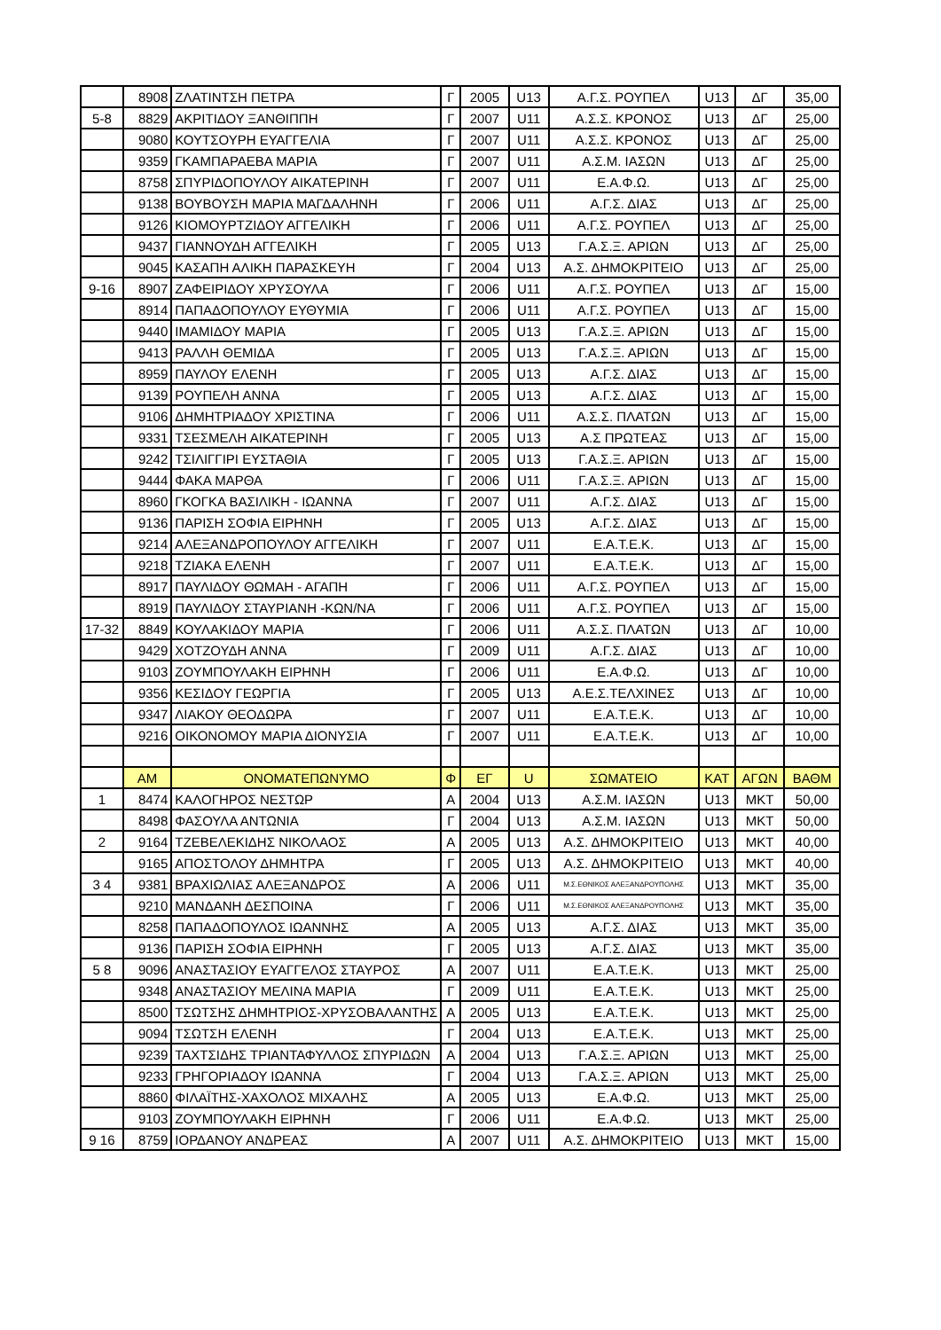| | 8908 | ΖΛΑΤΙΝΤΣΗ ΠΕΤΡΑ | Γ | 2005 | U13 | Α.Γ.Σ. ΡΟΥΠΕΛ | U13 | ΔΓ | 35,00 |
| 5-8 | 8829 | ΑΚΡΙΤΙΔΟΥ ΞΑΝΘΙΠΠΗ | Γ | 2007 | U11 | Α.Σ.Σ. ΚΡΟΝΟΣ | U13 | ΔΓ | 25,00 |
| | 9080 | ΚΟΥΤΣΟΥΡΗ ΕΥΑΓΓΕΛΙΑ | Γ | 2007 | U11 | Α.Σ.Σ. ΚΡΟΝΟΣ | U13 | ΔΓ | 25,00 |
| | 9359 | ΓΚΑΜΠΑΡΑΕΒΑ ΜΑΡΙΑ | Γ | 2007 | U11 | Α.Σ.Μ. ΙΑΣΩΝ | U13 | ΔΓ | 25,00 |
| | 8758 | ΣΠΥΡΙΔΟΠΟΥΛΟΥ ΑΙΚΑΤΕΡΙΝΗ | Γ | 2007 | U11 | Ε.Α.Φ.Ω. | U13 | ΔΓ | 25,00 |
| | 9138 | ΒΟΥΒΟΥΣΗ ΜΑΡΙΑ ΜΑΓΔΑΛΗΝΗ | Γ | 2006 | U11 | Α.Γ.Σ. ΔΙΑΣ | U13 | ΔΓ | 25,00 |
| | 9126 | ΚΙΟΜΟΥΡΤΖΙΔΟΥ ΑΓΓΕΛΙΚΗ | Γ | 2006 | U11 | Α.Γ.Σ. ΡΟΥΠΕΛ | U13 | ΔΓ | 25,00 |
| | 9437 | ΓΙΑΝΝΟΥΔΗ ΑΓΓΕΛΙΚΗ | Γ | 2005 | U13 | Γ.Α.Σ.Ξ. ΑΡΙΩΝ | U13 | ΔΓ | 25,00 |
| | 9045 | ΚΑΣΑΠΗ ΑΛΙΚΗ ΠΑΡΑΣΚΕΥΗ | Γ | 2004 | U13 | Α.Σ. ΔΗΜΟΚΡΙΤΕΙΟ | U13 | ΔΓ | 25,00 |
| 9-16 | 8907 | ΖΑΦΕΙΡΙΔΟΥ ΧΡΥΣΟΥΛΑ | Γ | 2006 | U11 | Α.Γ.Σ. ΡΟΥΠΕΛ | U13 | ΔΓ | 15,00 |
| | 8914 | ΠΑΠΑΔΟΠΟΥΛΟΥ ΕΥΘΥΜΙΑ | Γ | 2006 | U11 | Α.Γ.Σ. ΡΟΥΠΕΛ | U13 | ΔΓ | 15,00 |
| | 9440 | ΙΜΑΜΙΔΟΥ ΜΑΡΙΑ | Γ | 2005 | U13 | Γ.Α.Σ.Ξ. ΑΡΙΩΝ | U13 | ΔΓ | 15,00 |
| | 9413 | ΡΑΛΛΗ ΘΕΜΙΔΑ | Γ | 2005 | U13 | Γ.Α.Σ.Ξ. ΑΡΙΩΝ | U13 | ΔΓ | 15,00 |
| | 8959 | ΠΑΥΛΟΥ ΕΛΕΝΗ | Γ | 2005 | U13 | Α.Γ.Σ. ΔΙΑΣ | U13 | ΔΓ | 15,00 |
| | 9139 | ΡΟΥΠΕΛΗ ΑΝΝΑ | Γ | 2005 | U13 | Α.Γ.Σ. ΔΙΑΣ | U13 | ΔΓ | 15,00 |
| | 9106 | ΔΗΜΗΤΡΙΑΔΟΥ ΧΡΙΣΤΙΝΑ | Γ | 2006 | U11 | Α.Σ.Σ. ΠΛΑΤΩΝ | U13 | ΔΓ | 15,00 |
| | 9331 | ΤΣΕΣΜΕΛΗ ΑΙΚΑΤΕΡΙΝΗ | Γ | 2005 | U13 | Α.Σ ΠΡΩΤΕΑΣ | U13 | ΔΓ | 15,00 |
| | 9242 | ΤΣΙΛΙΓΓΙΡΙ ΕΥΣΤΑΘΙΑ | Γ | 2005 | U13 | Γ.Α.Σ.Ξ. ΑΡΙΩΝ | U13 | ΔΓ | 15,00 |
| | 9444 | ΦΑΚΑ ΜΑΡΘΑ | Γ | 2006 | U11 | Γ.Α.Σ.Ξ. ΑΡΙΩΝ | U13 | ΔΓ | 15,00 |
| | 8960 | ΓΚΟΓΚΑ ΒΑΣΙΛΙΚΗ - ΙΩΑΝΝΑ | Γ | 2007 | U11 | Α.Γ.Σ. ΔΙΑΣ | U13 | ΔΓ | 15,00 |
| | 9136 | ΠΑΡΙΣΗ ΣΟΦΙΑ ΕΙΡΗΝΗ | Γ | 2005 | U13 | Α.Γ.Σ. ΔΙΑΣ | U13 | ΔΓ | 15,00 |
| | 9214 | ΑΛΕΞΑΝΔΡΟΠΟΥΛΟΥ ΑΓΓΕΛΙΚΗ | Γ | 2007 | U11 | Ε.Α.Τ.Ε.Κ. | U13 | ΔΓ | 15,00 |
| | 9218 | ΤΖΙΑΚΑ ΕΛΕΝΗ | Γ | 2007 | U11 | Ε.Α.Τ.Ε.Κ. | U13 | ΔΓ | 15,00 |
| | 8917 | ΠΑΥΛΙΔΟΥ ΘΩΜΑΗ - ΑΓΑΠΗ | Γ | 2006 | U11 | Α.Γ.Σ. ΡΟΥΠΕΛ | U13 | ΔΓ | 15,00 |
| | 8919 | ΠΑΥΛΙΔΟΥ ΣΤΑΥΡΙΑΝΗ -ΚΩΝ/ΝΑ | Γ | 2006 | U11 | Α.Γ.Σ. ΡΟΥΠΕΛ | U13 | ΔΓ | 15,00 |
| 17-32 | 8849 | ΚΟΥΛΑΚΙΔΟΥ ΜΑΡΙΑ | Γ | 2006 | U11 | Α.Σ.Σ. ΠΛΑΤΩΝ | U13 | ΔΓ | 10,00 |
| | 9429 | ΧΟΤΖΟΥΔΗ ΑΝΝΑ | Γ | 2009 | U11 | Α.Γ.Σ. ΔΙΑΣ | U13 | ΔΓ | 10,00 |
| | 9103 | ΖΟΥΜΠΟΥΛΑΚΗ ΕΙΡΗΝΗ | Γ | 2006 | U11 | Ε.Α.Φ.Ω. | U13 | ΔΓ | 10,00 |
| | 9356 | ΚΕΣΙΔΟΥ ΓΕΩΡΓΙΑ | Γ | 2005 | U13 | Α.Ε.Σ.ΤΕΛΧΙΝΕΣ | U13 | ΔΓ | 10,00 |
| | 9347 | ΛΙΑΚΟΥ ΘΕΟΔΩΡΑ | Γ | 2007 | U11 | Ε.Α.Τ.Ε.Κ. | U13 | ΔΓ | 10,00 |
| | 9216 | ΟΙΚΟΝΟΜΟΥ ΜΑΡΙΑ ΔΙΟΝΥΣΙΑ | Γ | 2007 | U11 | Ε.Α.Τ.Ε.Κ. | U13 | ΔΓ | 10,00 |
| | ΑΜ | ΟΝΟΜΑΤΕΠΩΝΥΜΟ | Φ | ΕΓ | U | ΣΩΜΑΤΕΙΟ | ΚΑΤ | ΑΓΩΝ | ΒΑΘΜ |
| 1 | 8474 | ΚΑΛΟΓΗΡΟΣ ΝΕΣΤΩΡ | Α | 2004 | U13 | Α.Σ.Μ. ΙΑΣΩΝ | U13 | ΜΚΤ | 50,00 |
| | 8498 | ΦΑΣΟΥΛΑ ΑΝΤΩΝΙΑ | Γ | 2004 | U13 | Α.Σ.Μ. ΙΑΣΩΝ | U13 | ΜΚΤ | 50,00 |
| 2 | 9164 | ΤΖΕΒΕΛΕΚΙΔΗΣ ΝΙΚΟΛΑΟΣ | Α | 2005 | U13 | Α.Σ. ΔΗΜΟΚΡΙΤΕΙΟ | U13 | ΜΚΤ | 40,00 |
| | 9165 | ΑΠΟΣΤΟΛΟΥ ΔΗΜΗΤΡΑ | Γ | 2005 | U13 | Α.Σ. ΔΗΜΟΚΡΙΤΕΙΟ | U13 | ΜΚΤ | 40,00 |
| 3 4 | 9381 | ΒΡΑΧΙΩΛΙΑΣ ΑΛΕΞΑΝΔΡΟΣ | Α | 2006 | U11 | Μ.Σ.ΕΘΝΙΚΟΣ ΑΛΕΞΑΝΔΡΟΥΠΟΛΗΣ | U13 | ΜΚΤ | 35,00 |
| | 9210 | ΜΑΝΔΑΝΗ ΔΕΣΠΟΙΝΑ | Γ | 2006 | U11 | Μ.Σ.ΕΘΝΙΚΟΣ ΑΛΕΞΑΝΔΡΟΥΠΟΛΗΣ | U13 | ΜΚΤ | 35,00 |
| | 8258 | ΠΑΠΑΔΟΠΟΥΛΟΣ ΙΩΑΝΝΗΣ | Α | 2005 | U13 | Α.Γ.Σ. ΔΙΑΣ | U13 | ΜΚΤ | 35,00 |
| | 9136 | ΠΑΡΙΣΗ ΣΟΦΙΑ ΕΙΡΗΝΗ | Γ | 2005 | U13 | Α.Γ.Σ. ΔΙΑΣ | U13 | ΜΚΤ | 35,00 |
| 5 8 | 9096 | ΑΝΑΣΤΑΣΙΟΥ ΕΥΑΓΓΕΛΟΣ ΣΤΑΥΡΟΣ | Α | 2007 | U11 | Ε.Α.Τ.Ε.Κ. | U13 | ΜΚΤ | 25,00 |
| | 9348 | ΑΝΑΣΤΑΣΙΟΥ ΜΕΛΙΝΑ ΜΑΡΙΑ | Γ | 2009 | U11 | Ε.Α.Τ.Ε.Κ. | U13 | ΜΚΤ | 25,00 |
| | 8500 | ΤΣΩΤΣΗΣ ΔΗΜΗΤΡΙΟΣ-ΧΡΥΣΟΒΑΛΑΝΤΗΣ | Α | 2005 | U13 | Ε.Α.Τ.Ε.Κ. | U13 | ΜΚΤ | 25,00 |
| | 9094 | ΤΣΩΤΣΗ ΕΛΕΝΗ | Γ | 2004 | U13 | Ε.Α.Τ.Ε.Κ. | U13 | ΜΚΤ | 25,00 |
| | 9239 | ΤΑΧΤΣΙΔΗΣ ΤΡΙΑΝΤΑΦΥΛΛΟΣ ΣΠΥΡΙΔΩΝ | Α | 2004 | U13 | Γ.Α.Σ.Ξ. ΑΡΙΩΝ | U13 | ΜΚΤ | 25,00 |
| | 9233 | ΓΡΗΓΟΡΙΑΔΟΥ ΙΩΑΝΝΑ | Γ | 2004 | U13 | Γ.Α.Σ.Ξ. ΑΡΙΩΝ | U13 | ΜΚΤ | 25,00 |
| | 8860 | ΦΙΛΑΪΤΗΣ-ΧΑΧΟΛΟΣ ΜΙΧΑΛΗΣ | Α | 2005 | U13 | Ε.Α.Φ.Ω. | U13 | ΜΚΤ | 25,00 |
| | 9103 | ΖΟΥΜΠΟΥΛΑΚΗ ΕΙΡΗΝΗ | Γ | 2006 | U11 | Ε.Α.Φ.Ω. | U13 | ΜΚΤ | 25,00 |
| 9 16 | 8759 | ΙΟΡΔΑΝΟΥ ΑΝΔΡΕΑΣ | Α | 2007 | U11 | Α.Σ. ΔΗΜΟΚΡΙΤΕΙΟ | U13 | ΜΚΤ | 15,00 |